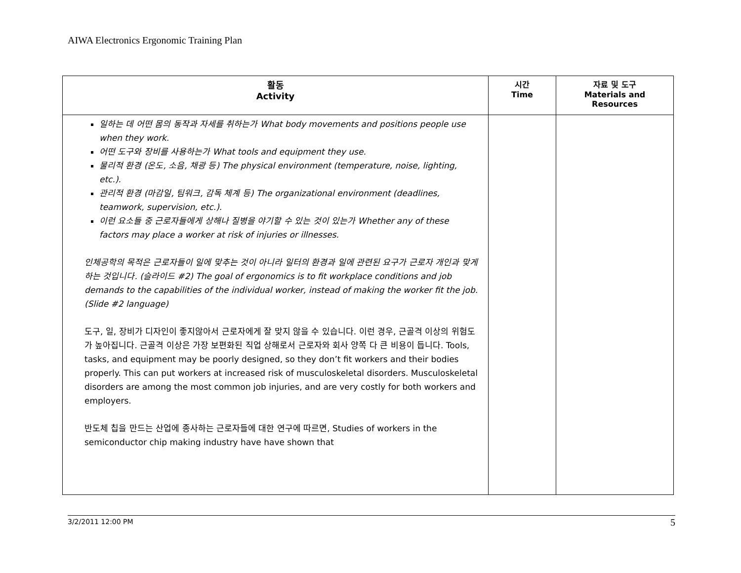AIWA Electronics Ergonomic Training Plan
| 활동 Activity | 시간 Time | 자료 및 도구 Materials and Resources |
| --- | --- | --- |
| 일하는 데 어떤 몸의 동작과 자세를 취하는가 What body movements and positions people use when they work. 어떤 도구와 장비를 사용하는가 What tools and equipment they use. 물리적 환경 (온도, 소음, 채광 등) The physical environment (temperature, noise, lighting, etc.). 관리적 환경 (마감일, 팀워크, 감독 체계 등) The organizational environment (deadlines, teamwork, supervision, etc.). 이런 요소들 중 근로자들에게 상해나 질병을 야기할 수 있는 것이 있는가 Whether any of these factors may place a worker at risk of injuries or illnesses. 인체공학의 목적은 근로자들이 일에 맞추는 것이 아니라 일터의 환경과 일에 관련된 요구가 근로자 개인과 맞게 하는 것입니다. (슬라이드 #2) The goal of ergonomics is to fit workplace conditions and job demands to the capabilities of the individual worker, instead of making the worker fit the job. (Slide #2 language) 도구, 일, 장비가 디자인이 좋지않아서 근로자에게 잘 맞지 않을 수 있습니다. 이런 경우, 근골격 이상의 위험도가 높아집니다. 근골격 이상은 가장 보편화된 직업 상해로서 근로자와 회사 양쪽 다 큰 비용이 듭니다. Tools, tasks, and equipment may be poorly designed, so they don’t fit workers and their bodies properly. This can put workers at increased risk of musculoskeletal disorders. Musculoskeletal disorders are among the most common job injuries, and are very costly for both workers and employers. 반도체 칩을 만드는 산업에 종사하는 근로자들에 대한 연구에 따르면, Studies of workers in the semiconductor chip making industry have have shown that | | |
3/2/2011 12:00 PM 5